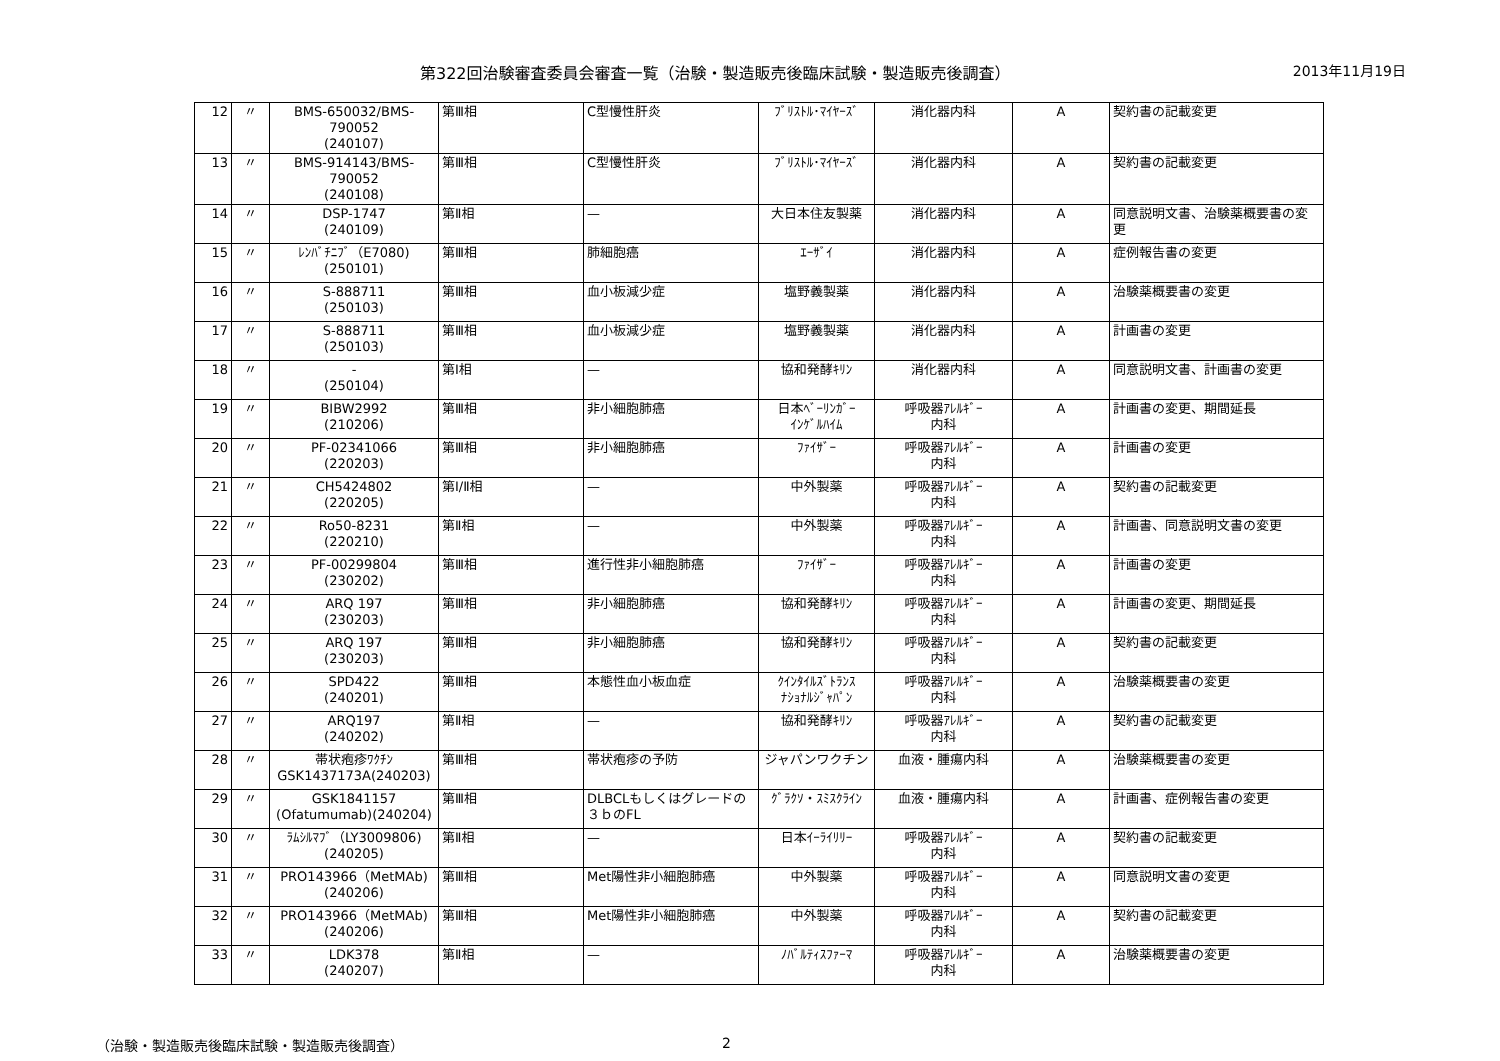第322回治験審査委員会審査一覧（治験・製造販売後臨床試験・製造販売後調査）
2013年11月19日
| 12 | 〃 | BMS-650032/BMS-790052 (240107) | 第Ⅲ相 | C型慢性肝炎 | ﾌﾞﾘｽﾄﾙ･ﾏｲﾔｰｽﾞ | 消化器内科 | A | 契約書の記載変更 |
| 13 | 〃 | BMS-914143/BMS-790052 (240108) | 第Ⅲ相 | C型慢性肝炎 | ﾌﾞﾘｽﾄﾙ･ﾏｲﾔｰｽﾞ | 消化器内科 | A | 契約書の記載変更 |
| 14 | 〃 | DSP-1747 (240109) | 第Ⅱ相 | — | 大日本住友製薬 | 消化器内科 | A | 同意説明文書、治験薬概要書の変更 |
| 15 | 〃 | ﾚﾝﾊﾞﾁﾆﾌﾞ（E7080) (250101) | 第Ⅲ相 | 肺細胞癌 | ｴｰｻﾞｲ | 消化器内科 | A | 症例報告書の変更 |
| 16 | 〃 | S-888711 (250103) | 第Ⅲ相 | 血小板減少症 | 塩野義製薬 | 消化器内科 | A | 治験薬概要書の変更 |
| 17 | 〃 | S-888711 (250103) | 第Ⅲ相 | 血小板減少症 | 塩野義製薬 | 消化器内科 | A | 計画書の変更 |
| 18 | 〃 | - (250104) | 第Ⅰ相 | — | 協和発酵ｷﾘﾝ | 消化器内科 | A | 同意説明文書、計画書の変更 |
| 19 | 〃 | BIBW2992 (210206) | 第Ⅲ相 | 非小細胞肺癌 | 日本ﾍﾞｰﾘﾝｶﾞｰ ｲﾝｹﾞﾙﾊｲﾑ | 呼吸器ｱﾚﾙｷﾞｰ 内科 | A | 計画書の変更、期間延長 |
| 20 | 〃 | PF-02341066 (220203) | 第Ⅲ相 | 非小細胞肺癌 | ﾌｧｲｻﾞｰ | 呼吸器ｱﾚﾙｷﾞｰ 内科 | A | 計画書の変更 |
| 21 | 〃 | CH5424802 (220205) | 第Ⅰ/Ⅱ相 | — | 中外製薬 | 呼吸器ｱﾚﾙｷﾞｰ 内科 | A | 契約書の記載変更 |
| 22 | 〃 | Ro50-8231 (220210) | 第Ⅱ相 | — | 中外製薬 | 呼吸器ｱﾚﾙｷﾞｰ 内科 | A | 計画書、同意説明文書の変更 |
| 23 | 〃 | PF-00299804 (230202) | 第Ⅲ相 | 進行性非小細胞肺癌 | ﾌｧｲｻﾞｰ | 呼吸器ｱﾚﾙｷﾞｰ 内科 | A | 計画書の変更 |
| 24 | 〃 | ARQ 197 (230203) | 第Ⅲ相 | 非小細胞肺癌 | 協和発酵ｷﾘﾝ | 呼吸器ｱﾚﾙｷﾞｰ 内科 | A | 計画書の変更、期間延長 |
| 25 | 〃 | ARQ 197 (230203) | 第Ⅲ相 | 非小細胞肺癌 | 協和発酵ｷﾘﾝ | 呼吸器ｱﾚﾙｷﾞｰ 内科 | A | 契約書の記載変更 |
| 26 | 〃 | SPD422 (240201) | 第Ⅲ相 | 本態性血小板血症 | ｸｲﾝﾀｲﾙｽﾞﾄﾗﾝｽ ﾅｼｮﾅﾙｼﾞｬﾊﾟﾝ | 呼吸器ｱﾚﾙｷﾞｰ 内科 | A | 治験薬概要書の変更 |
| 27 | 〃 | ARQ197 (240202) | 第Ⅱ相 | — | 協和発酵ｷﾘﾝ | 呼吸器ｱﾚﾙｷﾞｰ 内科 | A | 契約書の記載変更 |
| 28 | 〃 | 帯状疱疹ﾜｸﾁﾝ GSK1437173A(240203) | 第Ⅲ相 | 帯状疱疹の予防 | ジャパンワクチン | 血液・腫瘍内科 | A | 治験薬概要書の変更 |
| 29 | 〃 | GSK1841157 (Ofatumumab)(240204) | 第Ⅲ相 | DLBCLもしくはグレードの３ｂのFL | ｸﾞﾗｸｿ・ｽﾐｽｸﾗｲﾝ | 血液・腫瘍内科 | A | 計画書、症例報告書の変更 |
| 30 | 〃 | ﾗﾑｼﾙﾏﾌﾞ（LY3009806) (240205) | 第Ⅱ相 | — | 日本ｲｰﾗｲﾘﾘｰ | 呼吸器ｱﾚﾙｷﾞｰ 内科 | A | 契約書の記載変更 |
| 31 | 〃 | PRO143966（MetMAb) (240206) | 第Ⅲ相 | Met陽性非小細胞肺癌 | 中外製薬 | 呼吸器ｱﾚﾙｷﾞｰ 内科 | A | 同意説明文書の変更 |
| 32 | 〃 | PRO143966（MetMAb) (240206) | 第Ⅲ相 | Met陽性非小細胞肺癌 | 中外製薬 | 呼吸器ｱﾚﾙｷﾞｰ 内科 | A | 契約書の記載変更 |
| 33 | 〃 | LDK378 (240207) | 第Ⅱ相 | — | ﾉﾊﾞﾙﾃｨｽﾌｧｰﾏ | 呼吸器ｱﾚﾙｷﾞｰ 内科 | A | 治験薬概要書の変更 |
（治験・製造販売後臨床試験・製造販売後調査）
2